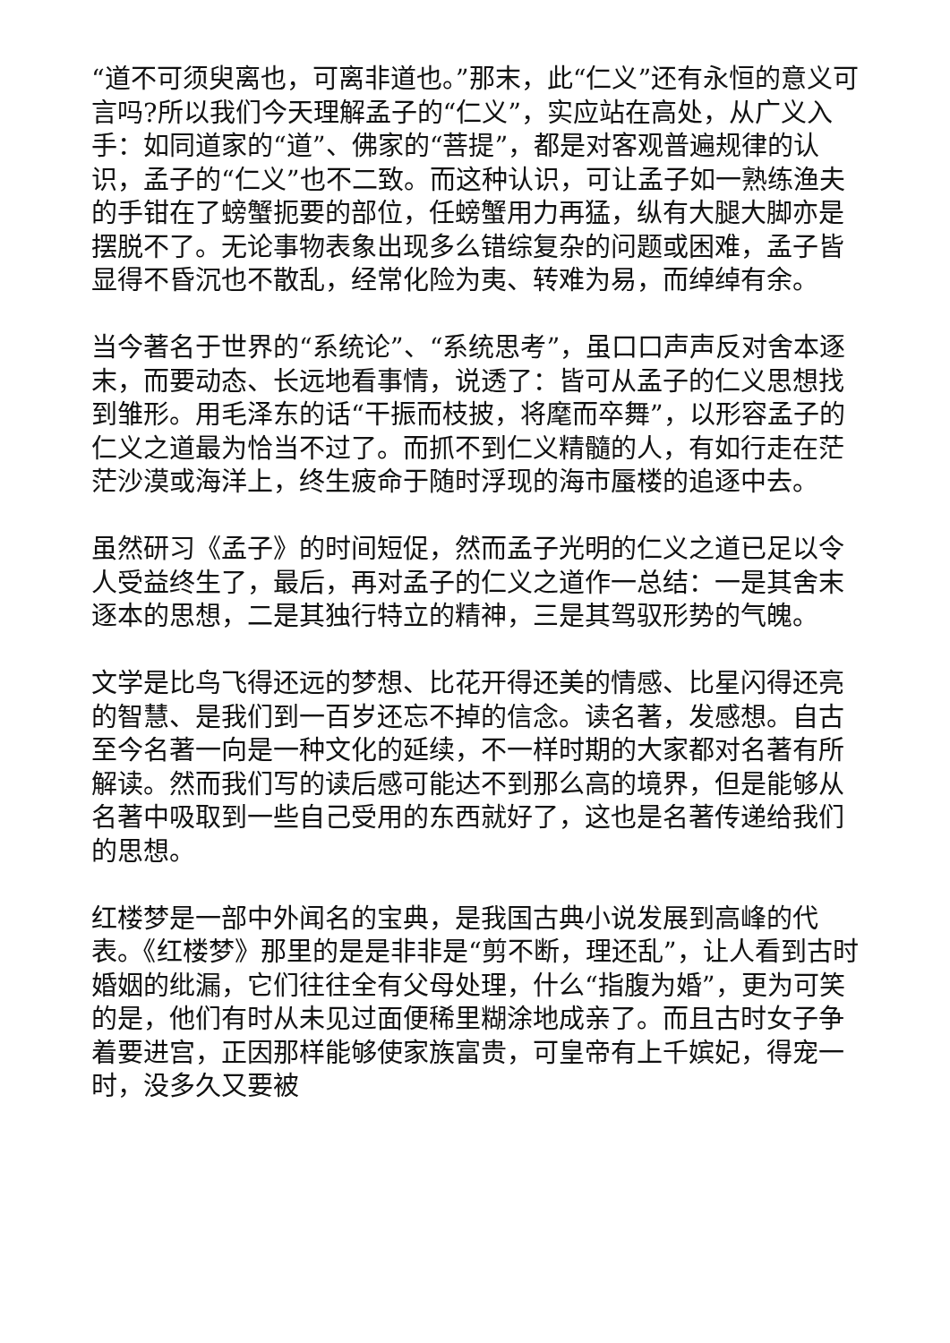“道不可须臾离也，可离非道也。”那末，此“仁义”还有永恒的意义可言吗?所以我们今天理解孟子的“仁义”，实应站在高处，从广义入手：如同道家的“道”、佛家的“菩提”，都是对客观普遍规律的认识，孟子的“仁义”也不二致。而这种认识，可让孟子如一熟练渔夫的手钳在了螃蟹扼要的部位，任螃蟹用力再猛，纵有大腿大脚亦是摆脱不了。无论事物表象出现多么错综复杂的问题或困难，孟子皆显得不昏沉也不散乱，经常化险为夷、转难为易，而绰绰有余。
当今著名于世界的“系统论”、“系统思考”，虽口口声声反对舍本逐末，而要动态、长远地看事情，说透了：皆可从孟子的仁义思想找到雏形。用毛泽东的话“干振而枝披，将麾而卒舞”，以形容孟子的仁义之道最为恰当不过了。而抓不到仁义精髓的人，有如行走在茫茫沙漠或海洋上，终生疲命于随时浮现的海市蜃楼的追逐中去。
虽然研习《孟子》的时间短促，然而孟子光明的仁义之道已足以令人受益终生了，最后，再对孟子的仁义之道作一总结：一是其舍末逐本的思想，二是其独行特立的精神，三是其驾驭形势的气魄。
文学是比鸟飞得还远的梦想、比花开得还美的情感、比星闪得还亮的智慧、是我们到一百岁还忘不掉的信念。读名著，发感想。自古至今名著一向是一种文化的延续，不一样时期的大家都对名著有所解读。然而我们写的读后感可能达不到那么高的境界，但是能够从名著中吸取到一些自己受用的东西就好了，这也是名著传递给我们的思想。
红楼梦是一部中外闻名的宝典，是我国古典小说发展到高峰的代表。《红楼梦》那里的是是非非是“剪不断，理还乱”，让人看到古时婚姻的纰漏，它们往往全有父母处理，什么“指腹为婚”，更为可笑的是，他们有时从未见过面便稀里糊涂地成亲了。而且古时女子争着要进宫，正因那样能够使家族富贵，可皇帝有上千嫔妃，得宠一时，没多久又要被